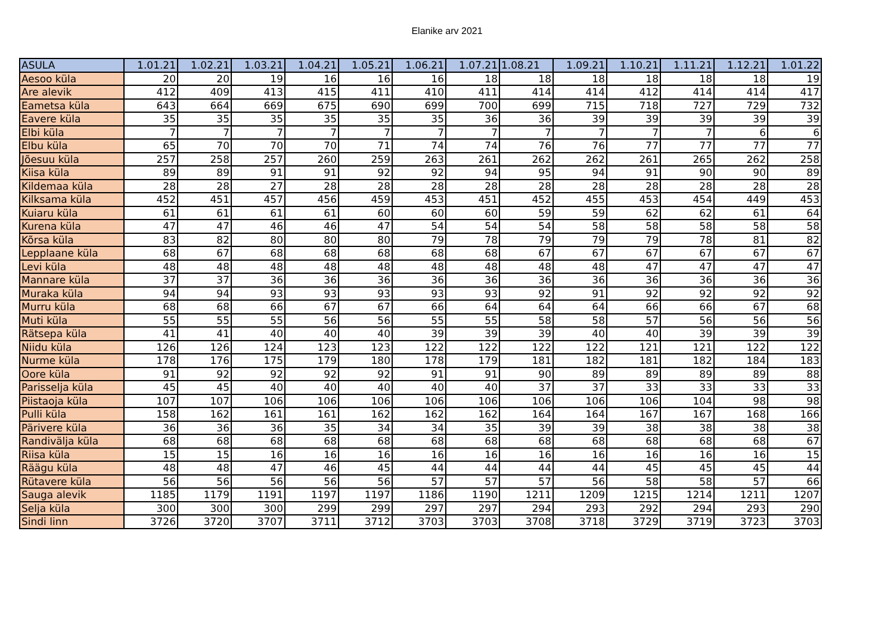Elanike arv 2021
| ASULA | 1.01.21 | 1.02.21 | 1.03.21 | 1.04.21 | 1.05.21 | 1.06.21 | 1.07.21 | 1.08.21 | 1.09.21 | 1.10.21 | 1.11.21 | 1.12.21 | 1.01.22 |
| --- | --- | --- | --- | --- | --- | --- | --- | --- | --- | --- | --- | --- | --- |
| Aesoo küla | 20 | 20 | 19 | 16 | 16 | 16 | 18 | 18 | 18 | 18 | 18 | 18 | 19 |
| Are alevik | 412 | 409 | 413 | 415 | 411 | 410 | 411 | 414 | 414 | 412 | 414 | 414 | 417 |
| Eametsa küla | 643 | 664 | 669 | 675 | 690 | 699 | 700 | 699 | 715 | 718 | 727 | 729 | 732 |
| Eavere küla | 35 | 35 | 35 | 35 | 35 | 35 | 36 | 36 | 39 | 39 | 39 | 39 | 39 |
| Elbi küla | 7 | 7 | 7 | 7 | 7 | 7 | 7 | 7 | 7 | 7 | 7 | 6 | 6 |
| Elbu küla | 65 | 70 | 70 | 70 | 71 | 74 | 74 | 76 | 76 | 77 | 77 | 77 | 77 |
| Jõesuu küla | 257 | 258 | 257 | 260 | 259 | 263 | 261 | 262 | 262 | 261 | 265 | 262 | 258 |
| Kiisa küla | 89 | 89 | 91 | 91 | 92 | 92 | 94 | 95 | 94 | 91 | 90 | 90 | 89 |
| Kildemaa küla | 28 | 28 | 27 | 28 | 28 | 28 | 28 | 28 | 28 | 28 | 28 | 28 | 28 |
| Kilksama küla | 452 | 451 | 457 | 456 | 459 | 453 | 451 | 452 | 455 | 453 | 454 | 449 | 453 |
| Kuiaru küla | 61 | 61 | 61 | 61 | 60 | 60 | 60 | 59 | 59 | 62 | 62 | 61 | 64 |
| Kurena küla | 47 | 47 | 46 | 46 | 47 | 54 | 54 | 54 | 58 | 58 | 58 | 58 | 58 |
| Kõrsa küla | 83 | 82 | 80 | 80 | 80 | 79 | 78 | 79 | 79 | 79 | 78 | 81 | 82 |
| Lepplaane küla | 68 | 67 | 68 | 68 | 68 | 68 | 68 | 67 | 67 | 67 | 67 | 67 | 67 |
| Levi küla | 48 | 48 | 48 | 48 | 48 | 48 | 48 | 48 | 48 | 47 | 47 | 47 | 47 |
| Mannare küla | 37 | 37 | 36 | 36 | 36 | 36 | 36 | 36 | 36 | 36 | 36 | 36 | 36 |
| Muraka küla | 94 | 94 | 93 | 93 | 93 | 93 | 93 | 92 | 91 | 92 | 92 | 92 | 92 |
| Murru küla | 68 | 68 | 66 | 67 | 67 | 66 | 64 | 64 | 64 | 66 | 66 | 67 | 68 |
| Muti küla | 55 | 55 | 55 | 56 | 56 | 55 | 55 | 58 | 58 | 57 | 56 | 56 | 56 |
| Rätsepa küla | 41 | 41 | 40 | 40 | 40 | 39 | 39 | 39 | 40 | 40 | 39 | 39 | 39 |
| Niidu küla | 126 | 126 | 124 | 123 | 123 | 122 | 122 | 122 | 122 | 121 | 121 | 122 | 122 |
| Nurme küla | 178 | 176 | 175 | 179 | 180 | 178 | 179 | 181 | 182 | 181 | 182 | 184 | 183 |
| Oore küla | 91 | 92 | 92 | 92 | 92 | 91 | 91 | 90 | 89 | 89 | 89 | 89 | 88 |
| Parisselja küla | 45 | 45 | 40 | 40 | 40 | 40 | 40 | 37 | 37 | 33 | 33 | 33 | 33 |
| Piistaoja küla | 107 | 107 | 106 | 106 | 106 | 106 | 106 | 106 | 106 | 106 | 104 | 98 | 98 |
| Pulli küla | 158 | 162 | 161 | 161 | 162 | 162 | 162 | 164 | 164 | 167 | 167 | 168 | 166 |
| Pärivere küla | 36 | 36 | 36 | 35 | 34 | 34 | 35 | 39 | 39 | 38 | 38 | 38 | 38 |
| Randivälja küla | 68 | 68 | 68 | 68 | 68 | 68 | 68 | 68 | 68 | 68 | 68 | 68 | 67 |
| Riisa küla | 15 | 15 | 16 | 16 | 16 | 16 | 16 | 16 | 16 | 16 | 16 | 16 | 15 |
| Räägu küla | 48 | 48 | 47 | 46 | 45 | 44 | 44 | 44 | 44 | 45 | 45 | 45 | 44 |
| Rütavere küla | 56 | 56 | 56 | 56 | 56 | 57 | 57 | 57 | 56 | 58 | 58 | 57 | 66 |
| Sauga alevik | 1185 | 1179 | 1191 | 1197 | 1197 | 1186 | 1190 | 1211 | 1209 | 1215 | 1214 | 1211 | 1207 |
| Selja küla | 300 | 300 | 300 | 299 | 299 | 297 | 297 | 294 | 293 | 292 | 294 | 293 | 290 |
| Sindi linn | 3726 | 3720 | 3707 | 3711 | 3712 | 3703 | 3703 | 3708 | 3718 | 3729 | 3719 | 3723 | 3703 |